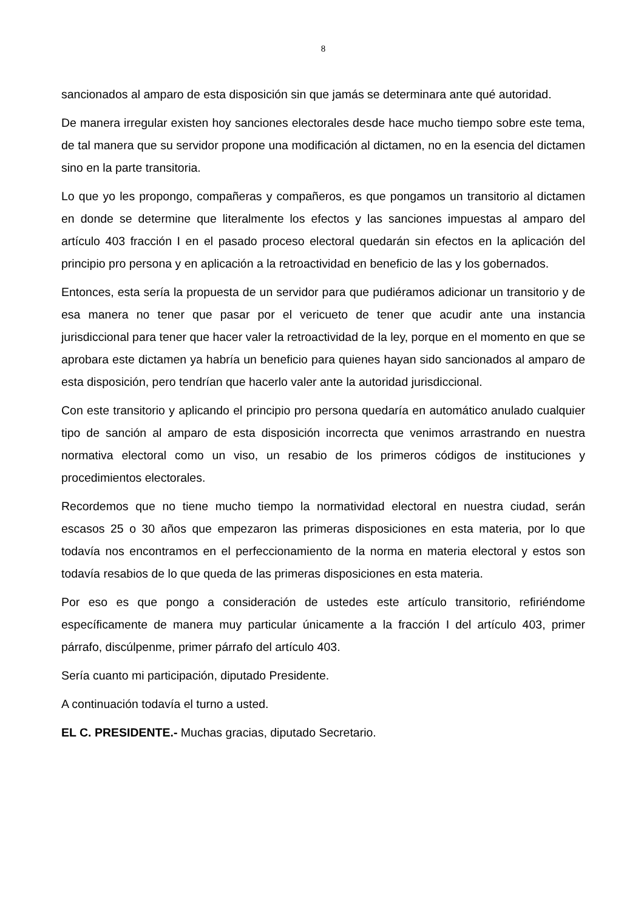8
sancionados al amparo de esta disposición sin que jamás se determinara ante qué autoridad.
De manera irregular existen hoy sanciones electorales desde hace mucho tiempo sobre este tema, de tal manera que su servidor propone una modificación al dictamen, no en la esencia del dictamen sino en la parte transitoria.
Lo que yo les propongo, compañeras y compañeros, es que pongamos un transitorio al dictamen en donde se determine que literalmente los efectos y las sanciones impuestas al amparo del artículo 403 fracción I en el pasado proceso electoral quedarán sin efectos en la aplicación del principio pro persona y en aplicación a la retroactividad en beneficio de las y los gobernados.
Entonces, esta sería la propuesta de un servidor para que pudiéramos adicionar un transitorio y de esa manera no tener que pasar por el vericueto de tener que acudir ante una instancia jurisdiccional para tener que hacer valer la retroactividad de la ley, porque en el momento en que se aprobara este dictamen ya habría un beneficio para quienes hayan sido sancionados al amparo de esta disposición, pero tendrían que hacerlo valer ante la autoridad jurisdiccional.
Con este transitorio y aplicando el principio pro persona quedaría en automático anulado cualquier tipo de sanción al amparo de esta disposición incorrecta que venimos arrastrando en nuestra normativa electoral como un viso, un resabio de los primeros códigos de instituciones y procedimientos electorales.
Recordemos que no tiene mucho tiempo la normatividad electoral en nuestra ciudad, serán escasos 25 o 30 años que empezaron las primeras disposiciones en esta materia, por lo que todavía nos encontramos en el perfeccionamiento de la norma en materia electoral y estos son todavía resabios de lo que queda de las primeras disposiciones en esta materia.
Por eso es que pongo a consideración de ustedes este artículo transitorio, refiriéndome específicamente de manera muy particular únicamente a la fracción I del artículo 403, primer párrafo, discúlpenme, primer párrafo del artículo 403.
Sería cuanto mi participación, diputado Presidente.
A continuación todavía el turno a usted.
EL C. PRESIDENTE.- Muchas gracias, diputado Secretario.